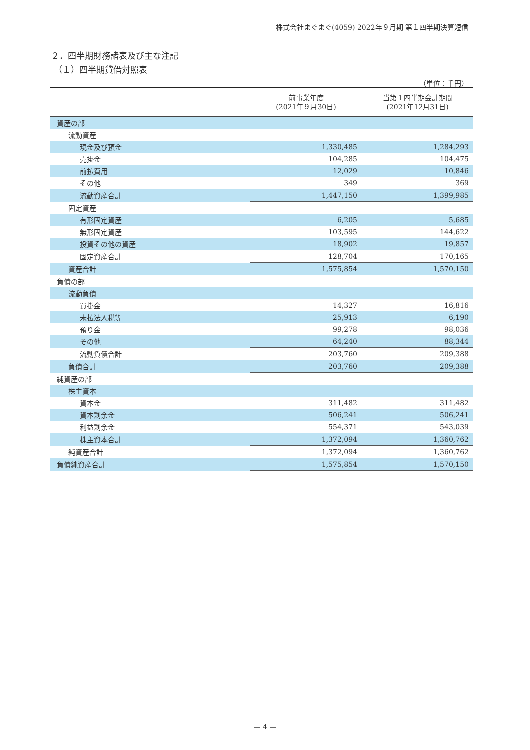株式会社まぐまぐ(4059) 2022年９月期 第１四半期決算短信
２．四半期財務諸表及び主な注記
（１）四半期貸借対照表
（単位：千円）
| | 前事業年度 (2021年９月30日) | 当第１四半期会計期間 (2021年12月31日) |
| --- | --- | --- |
| 資産の部 | | |
| 流動資産 | | |
| 現金及び預金 | 1,330,485 | 1,284,293 |
| 売掛金 | 104,285 | 104,475 |
| 前払費用 | 12,029 | 10,846 |
| その他 | 349 | 369 |
| 流動資産合計 | 1,447,150 | 1,399,985 |
| 固定資産 | | |
| 有形固定資産 | 6,205 | 5,685 |
| 無形固定資産 | 103,595 | 144,622 |
| 投資その他の資産 | 18,902 | 19,857 |
| 固定資産合計 | 128,704 | 170,165 |
| 資産合計 | 1,575,854 | 1,570,150 |
| 負債の部 | | |
| 流動負債 | | |
| 買掛金 | 14,327 | 16,816 |
| 未払法人税等 | 25,913 | 6,190 |
| 預り金 | 99,278 | 98,036 |
| その他 | 64,240 | 88,344 |
| 流動負債合計 | 203,760 | 209,388 |
| 負債合計 | 203,760 | 209,388 |
| 純資産の部 | | |
| 株主資本 | | |
| 資本金 | 311,482 | 311,482 |
| 資本剰余金 | 506,241 | 506,241 |
| 利益剰余金 | 554,371 | 543,039 |
| 株主資本合計 | 1,372,094 | 1,360,762 |
| 純資産合計 | 1,372,094 | 1,360,762 |
| 負債純資産合計 | 1,575,854 | 1,570,150 |
— 4 —